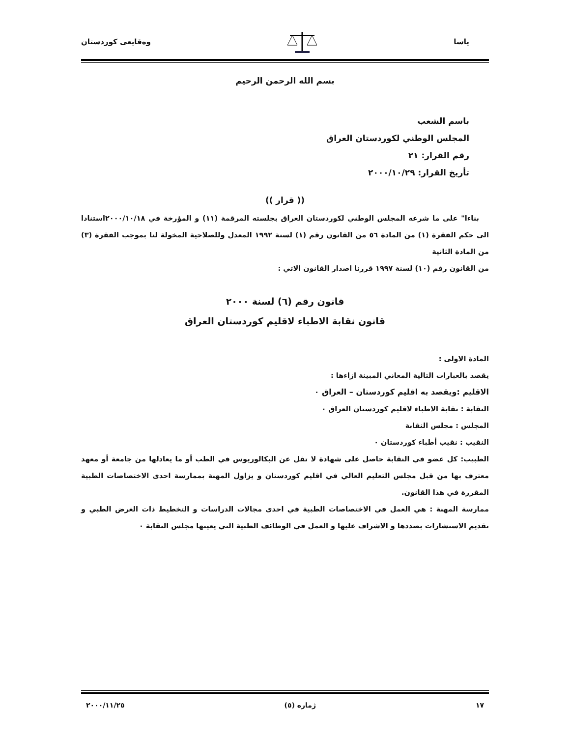یاسا وەقایعی کوردستان
بسم الله الرحمن الرحيم
باسم الشعب
المجلس الوطني لكوردستان العراق
رقم القرار: ٢١
تأريخ القرار: ٢٠٠٠/١٠/٢٩
(( قرار ))
بناءا" على ما شرعه المجلس الوطني لكوردستان العراق بجلسته المرقمة (١١) و المؤرخة في ٢٠٠٠/١٠/١٨استنادا الى حكم الفقرة (١) من المادة ٥٦ من القانون رقم (١) لسنة ١٩٩٢ المعدل وللصلاحية المخولة لنا بموجب الفقرة (٣) من المادة الثانية
من القانون رقم (١٠) لسنة ١٩٩٧ قررنا اصدار القانون الاتي :
قانون رقم (٦) لسنة ٢٠٠٠
قانون نقابة الاطباء لاقليم كوردستان العراق
المادة الاولى :
يقصد بالعبارات التالية المعاني المبينة ازاءها :
الاقليم :ويقصد به اقليم كوردستان – العراق ٠
النقابة : نقابة الاطباء لاقليم كوردستان العراق ٠
المجلس : مجلس النقابة
النقيب : نقيب أطباء كوردستان ٠
الطبيب: كل عضو في النقابة حاصل على شهادة لا تقل عن البكالوريوس في الطب أو ما يعادلها من جامعة أو معهد معترف بها من قبل مجلس التعليم العالي في اقليم كوردستان و يزاول المهنة بممارسة احدى الاختصاصات الطبية المقررة في هذا القانون.
ممارسة المهنة : هي العمل في الاختصاصات الطبية في احدى مجالات الدراسات و التخطيط ذات الغرض الطبي و تقديم الاستشارات بصددها و الاشراف عليها و العمل في الوظائف الطبية التي يعينها مجلس النقابة ٠
١٧ ژمارە (٥) ٢٠٠٠/١١/٢٥